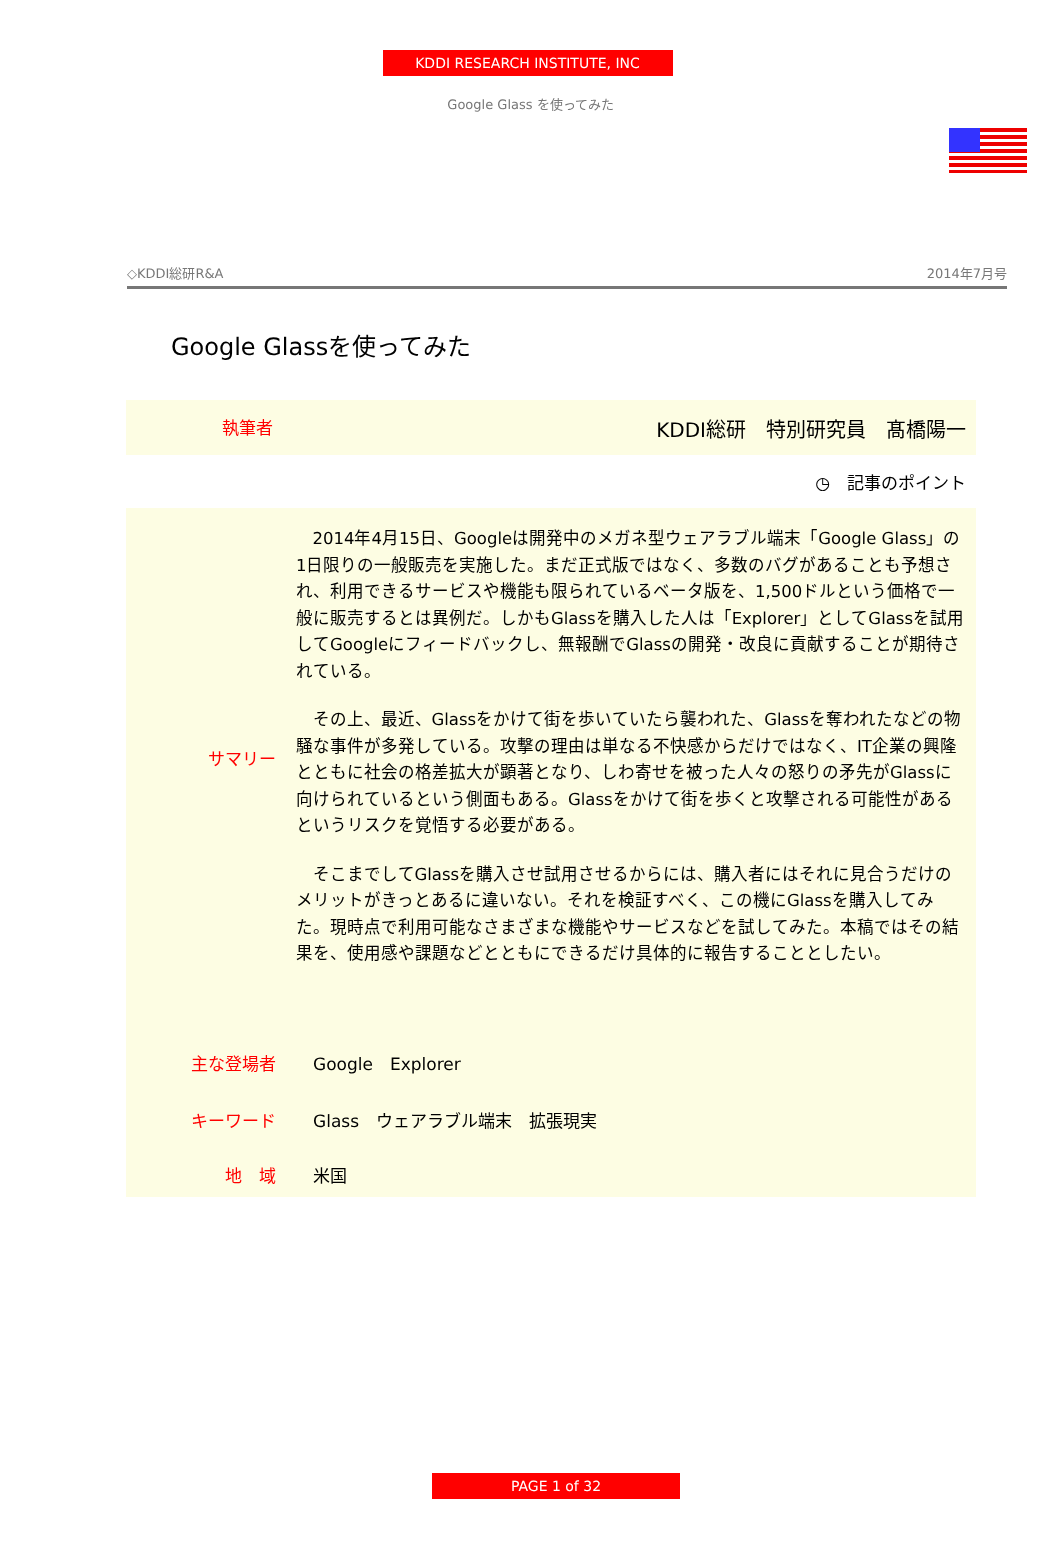KDDI RESEARCH INSTITUTE, INC
Google Glass を使ってみた
◇KDDI総研R&A 2014年7月号
Google Glassを使ってみた
執筆者 KDDI総研　特別研究員　髙橋陽一
◷　記事のポイント
サマリー
2014年4月15日、Googleは開発中のメガネ型ウェアラブル端末「Google Glass」の1日限りの一般販売を実施した。まだ正式版ではなく、多数のバグがあることも予想され、利用できるサービスや機能も限られているベータ版を、1,500ドルという価格で一般に販売するとは異例だ。しかもGlassを購入した人は「Explorer」としてGlassを試用してGoogleにフィードバックし、無報酬でGlassの開発・改良に貢献することが期待されている。
その上、最近、Glassをかけて街を歩いていたら襲われた、Glassを奪われたなどの物騒な事件が多発している。攻撃の理由は単なる不快感からだけではなく、IT企業の興隆とともに社会の格差拡大が顕著となり、しわ寄せを被った人々の怒りの矛先がGlassに向けられているという側面もある。Glassをかけて街を歩くと攻撃される可能性があるというリスクを覚悟する必要がある。
そこまでしてGlassを購入させ試用させるからには、購入者にはそれに見合うだけのメリットがきっとあるに違いない。それを検証すべく、この機にGlassを購入してみた。現時点で利用可能なさまざまな機能やサービスなどを試してみた。本稿ではその結果を、使用感や課題などとともにできるだけ具体的に報告することとしたい。
主な登場者 Google　Explorer
キーワード Glass　ウェアラブル端末　拡張現実
地　域 米国
PAGE 1 of 32